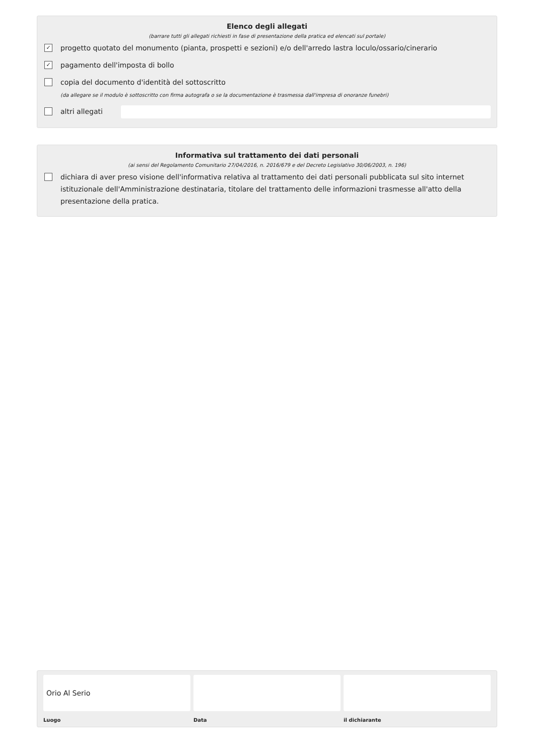Elenco degli allegati
(barrare tutti gli allegati richiesti in fase di presentazione della pratica ed elencati sul portale)
✓ progetto quotato del monumento (pianta, prospetti e sezioni) e/o dell'arredo lastra loculo/ossario/cinerario
✓ pagamento dell'imposta di bollo
copia del documento d'identità del sottoscritto
(da allegare se il modulo è sottoscritto con firma autografa o se la documentazione è trasmessa dall'impresa di onoranze funebri)
altri allegati
Informativa sul trattamento dei dati personali
(ai sensi del Regolamento Comunitario 27/04/2016, n. 2016/679 e del Decreto Legislativo 30/06/2003, n. 196)
dichiara di aver preso visione dell'informativa relativa al trattamento dei dati personali pubblicata sul sito internet istituzionale dell'Amministrazione destinataria, titolare del trattamento delle informazioni trasmesse all'atto della presentazione della pratica.
Orio Al Serio
Luogo
Data il dichiarante